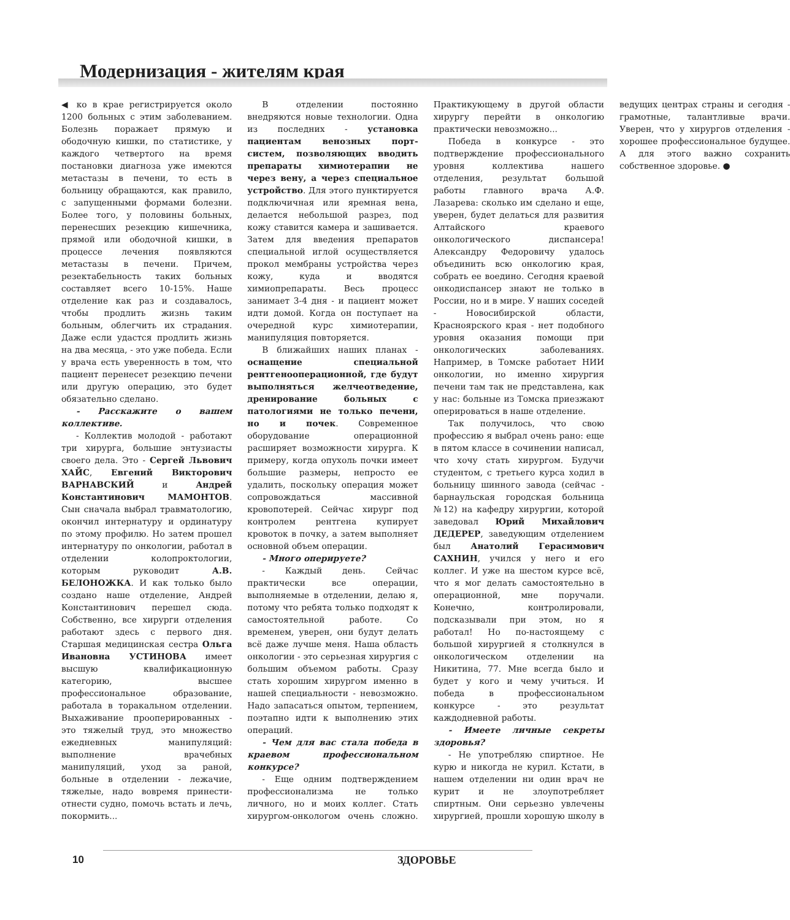Модернизация - жителям края
◀ ко в крае регистрируется около 1200 больных с этим заболеванием. Болезнь поражает прямую и ободочную кишки, по статистике, у каждого четвертого на время постановки диагноза уже имеются метастазы в печени, то есть в больницу обращаются, как правило, с запущенными формами болезни. Более того, у половины больных, перенесших резекцию кишечника, прямой или ободочной кишки, в процессе лечения появляются метастазы в печени. Причем, резектабельность таких больных составляет всего 10-15%. Наше отделение как раз и создавалось, чтобы продлить жизнь таким больным, облегчить их страдания. Даже если удастся продлить жизнь на два месяца, - это уже победа. Если у врача есть уверенность в том, что пациент перенесет резекцию печени или другую операцию, это будет обязательно сделано.
- Расскажите о вашем коллективе.
- Коллектив молодой - работают три хирурга, большие энтузиасты своего дела. Это - Сергей Львович ХАЙС, Евгений Викторович ВАРНАВСКИЙ и Андрей Константинович МАМОНТОВ. Сын сначала выбрал травматологию, окончил интернатуру и ординатуру по этому профилю. Но затем прошел интернатуру по онкологии, работал в отделении колопроктологии, которым руководит А.В. БЕЛОНОЖКА. И как только было создано наше отделение, Андрей Константинович перешел сюда. Собственно, все хирурги отделения работают здесь с первого дня. Старшая медицинская сестра Ольга Ивановна УСТИНОВА имеет высшую квалификационную категорию, высшее профессиональное образование, работала в торакальном отделении. Выхаживание прооперированных - это тяжелый труд, это множество ежедневных манипуляций: выполнение врачебных манипуляций, уход за раной, больные в отделении - лежачие, тяжелые, надо вовремя принести-отнести судно, помочь встать и лечь, покормить...
В отделении постоянно внедряются новые технологии. Одна из последних - установка пациентам венозных порт-систем, позволяющих вводить препараты химиотерапии не через вену, а через специальное устройство. Для этого пунктируется подключичная или яремная вена, делается небольшой разрез, под кожу ставится камера и зашивается. Затем для введения препаратов специальной иглой осуществляется прокол мембраны устройства через кожу, куда и вводятся химиопрепараты. Весь процесс занимает 3-4 дня - и пациент может идти домой. Когда он поступает на очередной курс химиотерапии, манипуляция повторяется.
В ближайших наших планах - оснащение специальной рентгенооперационной, где будут выполняться желчеотведение, дренирование больных с патологиями не только печени, но и почек. Современное оборудование операционной расширяет возможности хирурга. К примеру, когда опухоль почки имеет большие размеры, непросто ее удалить, поскольку операция может сопровождаться массивной кровопотерей. Сейчас хирург под контролем рентгена купирует кровоток в почку, а затем выполняет основной объем операции.
- Много оперируете?
- Каждый день. Сейчас практически все операции, выполняемые в отделении, делаю я, потому что ребята только подходят к самостоятельной работе. Со временем, уверен, они будут делать всё даже лучше меня. Наша область онкологии - это серьезная хирургия с большим объемом работы. Сразу стать хорошим хирургом именно в нашей специальности - невозможно. Надо запасаться опытом, терпением, поэтапно идти к выполнению этих операций.
- Чем для вас стала победа в краевом профессиональном конкурсе?
- Еще одним подтверждением профессионализма не только личного, но и моих коллег. Стать хирургом-онкологом очень сложно. Практикующему в другой области хирургу перейти в онкологию практически невозможно...
Победа в конкурсе - это подтверждение профессионального уровня коллектива нашего отделения, результат большой работы главного врача А.Ф. Лазарева: сколько им сделано и еще, уверен, будет делаться для развития Алтайского краевого онкологического диспансера! Александру Федоровичу удалось объединить всю онкологию края, собрать ее воедино. Сегодня краевой онкодиспансер знают не только в России, но и в мире. У наших соседей - Новосибирской области, Красноярского края - нет подобного уровня оказания помощи при онкологических заболеваниях. Например, в Томске работает НИИ онкологии, но именно хирургия печени там так не представлена, как у нас: больные из Томска приезжают оперироваться в наше отделение.
Так получилось, что свою профессию я выбрал очень рано: еще в пятом классе в сочинении написал, что хочу стать хирургом. Будучи студентом, с третьего курса ходил в больницу шинного завода (сейчас - барнаульская городская больница №12) на кафедру хирургии, которой заведовал Юрий Михайлович ДЕДЕРЕР, заведующим отделением был Анатолий Герасимович САХНИН, учился у него и его коллег. И уже на шестом курсе всё, что я мог делать самостоятельно в операционной, мне поручали. Конечно, контролировали, подсказывали при этом, но я работал! Но по-настоящему с большой хирургией я столкнулся в онкологическом отделении на Никитина, 77. Мне всегда было и будет у кого и чему учиться. И победа в профессиональном конкурсе - это результат каждодневной работы.
- Имеете личные секреты здоровья?
- Не употребляю спиртное. Не курю и никогда не курил. Кстати, в нашем отделении ни один врач не курит и не злоупотребляет спиртным. Они серьезно увлечены хирургией, прошли хорошую школу в ведущих центрах страны и сегодня - грамотные, талантливые врачи. Уверен, что у хирургов отделения - хорошее профессиональное будущее. А для этого важно сохранить собственное здоровье. ●
10
ЗДОРОВЬЕ